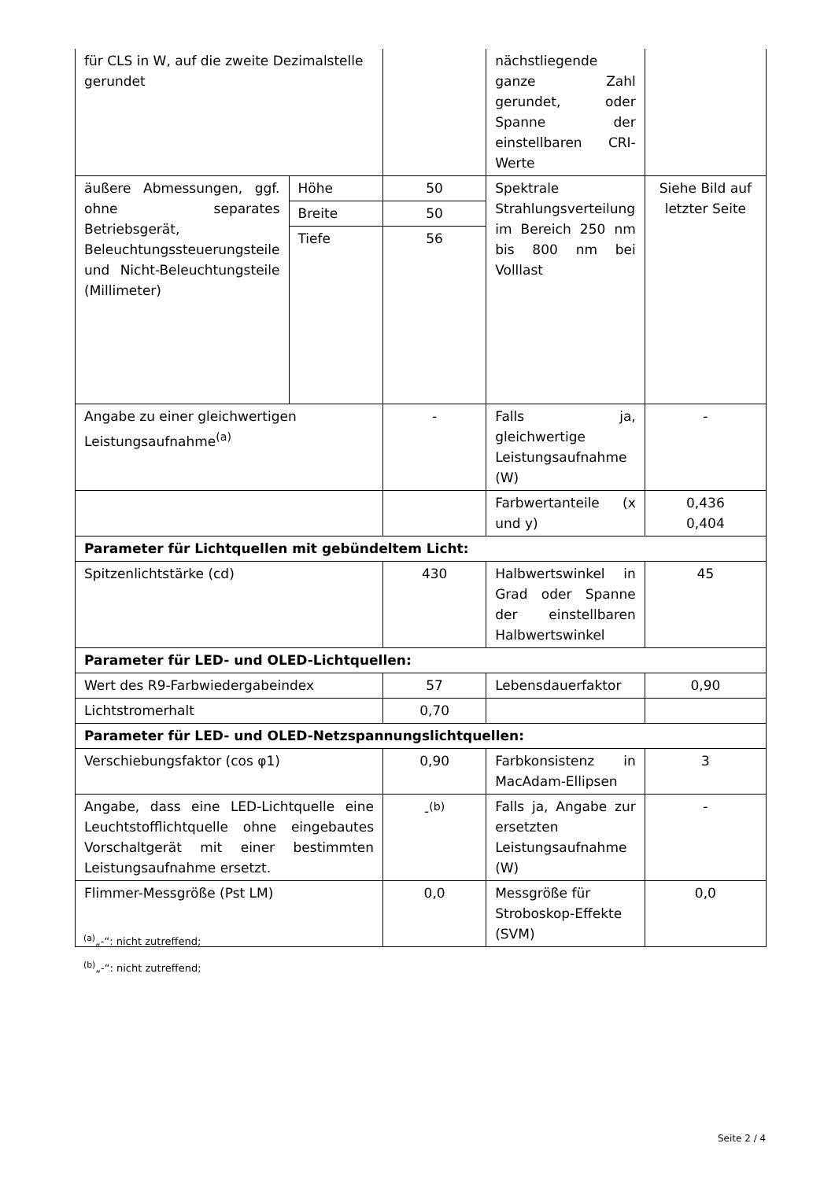| für CLS in W, auf die zweite Dezimalstelle gerundet | | | nächstliegende ganze Zahl gerundet, oder Spanne der einstellbaren CRI-Werte | |
| äußere Abmessungen, ggf. ohne separates Betriebsgerät, Beleuchtungssteuerungsteile und Nicht-Beleuchtungsteile (Millimeter) | Höhe | 50 | Spektrale Strahlungsverteilung im Bereich 250 nm bis 800 nm bei Volllast | Siehe Bild auf letzter Seite |
| | Breite | 50 | | |
| | Tiefe | 56 | | |
| Angabe zu einer gleichwertigen Leistungsaufnahme<sup>(a)</sup> | | - | Falls ja, gleichwertige Leistungsaufnahme (W) | - |
| | | | Farbwertanteile (x und y) | 0,436 0,404 |
| Parameter für Lichtquellen mit gebündeltem Licht: | | | | |
| Spitzenlichtstärke (cd) | | 430 | Halbwertswinkel in Grad oder Spanne der einstellbaren Halbwertswinkel | 45 |
| Parameter für LED- und OLED-Lichtquellen: | | | | |
| Wert des R9-Farbwiedergabeindex | | 57 | Lebensdauerfaktor | 0,90 |
| Lichtstromerhalt | | 0,70 | | |
| Parameter für LED- und OLED-Netzspannungslichtquellen: | | | | |
| Verschiebungsfaktor (cos φ1) | | 0,90 | Farbkonsistenz in MacAdam-Ellipsen | 3 |
| Angabe, dass eine LED-Lichtquelle eine Leuchtstofflichtquelle ohne eingebautes Vorschaltgerät mit einer bestimmten Leistungsaufnahme ersetzt. | | -<sup>(b)</sup> | Falls ja, Angabe zur ersetzten Leistungsaufnahme (W) | - |
| Flimmer-Messgröße (Pst LM) | | 0,0 | Messgröße für Stroboskop-Effekte (SVM) | 0,0 |
<sup>(a)</sup>„-“: nicht zutreffend;
<sup>(b)</sup>„-“: nicht zutreffend;
Seite 2 / 4